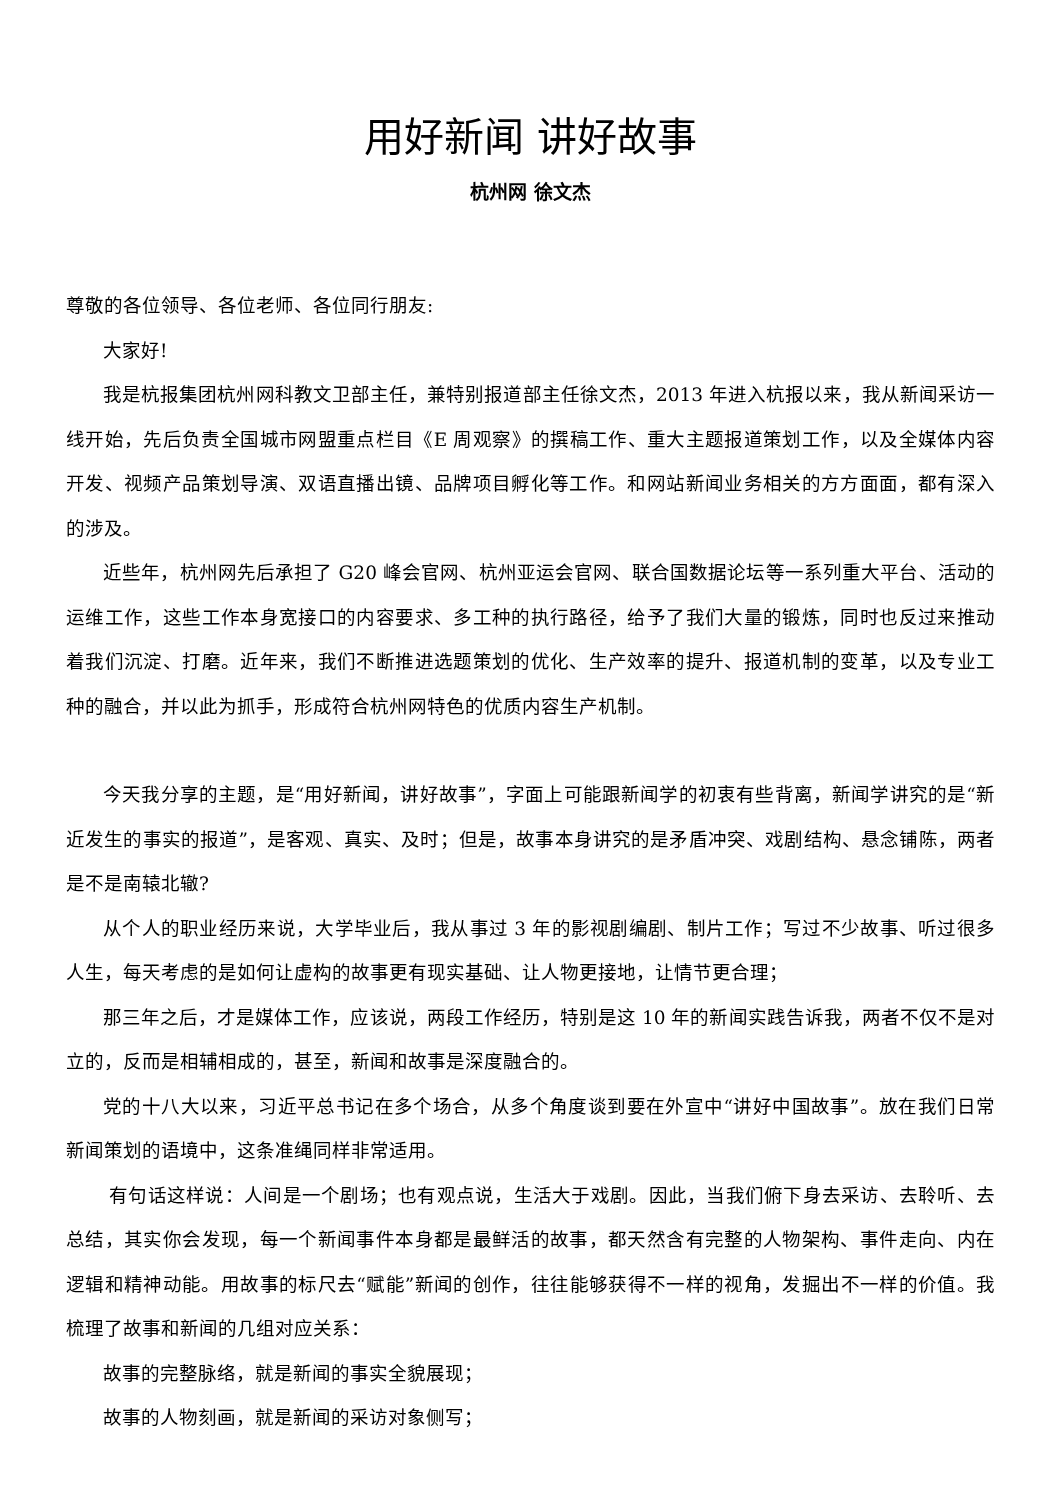用好新闻 讲好故事
杭州网 徐文杰
尊敬的各位领导、各位老师、各位同行朋友:
大家好!
我是杭报集团杭州网科教文卫部主任，兼特别报道部主任徐文杰，2013 年进入杭报以来，我从新闻采访一线开始，先后负责全国城市网盟重点栏目《E 周观察》的撰稿工作、重大主题报道策划工作，以及全媒体内容开发、视频产品策划导演、双语直播出镜、品牌项目孵化等工作。和网站新闻业务相关的方方面面，都有深入的涉及。
近些年，杭州网先后承担了 G20 峰会官网、杭州亚运会官网、联合国数据论坛等一系列重大平台、活动的运维工作，这些工作本身宽接口的内容要求、多工种的执行路径，给予了我们大量的锻炼，同时也反过来推动着我们沉淀、打磨。近年来，我们不断推进选题策划的优化、生产效率的提升、报道机制的变革，以及专业工种的融合，并以此为抓手，形成符合杭州网特色的优质内容生产机制。
今天我分享的主题，是“用好新闻，讲好故事”，字面上可能跟新闻学的初衷有些背离，新闻学讲究的是“新近发生的事实的报道”，是客观、真实、及时；但是，故事本身讲究的是矛盾冲突、戏剧结构、悬念铺陈，两者是不是南辕北辙?
从个人的职业经历来说，大学毕业后，我从事过 3 年的影视剧编剧、制片工作；写过不少故事、听过很多人生，每天考虑的是如何让虚构的故事更有现实基础、让人物更接地，让情节更合理；
那三年之后，才是媒体工作，应该说，两段工作经历，特别是这 10 年的新闻实践告诉我，两者不仅不是对立的，反而是相辅相成的，甚至，新闻和故事是深度融合的。
党的十八大以来，习近平总书记在多个场合，从多个角度谈到要在外宣中“讲好中国故事”。放在我们日常新闻策划的语境中，这条准绳同样非常适用。
有句话这样说：人间是一个剧场；也有观点说，生活大于戏剧。因此，当我们俯下身去采访、去聆听、去总结，其实你会发现，每一个新闻事件本身都是最鲜活的故事，都天然含有完整的人物架构、事件走向、内在逻辑和精神动能。用故事的标尺去“赋能”新闻的创作，往往能够获得不一样的视角，发掘出不一样的价值。我梳理了故事和新闻的几组对应关系：
故事的完整脉络，就是新闻的事实全貌展现；
故事的人物刻画，就是新闻的采访对象侧写；